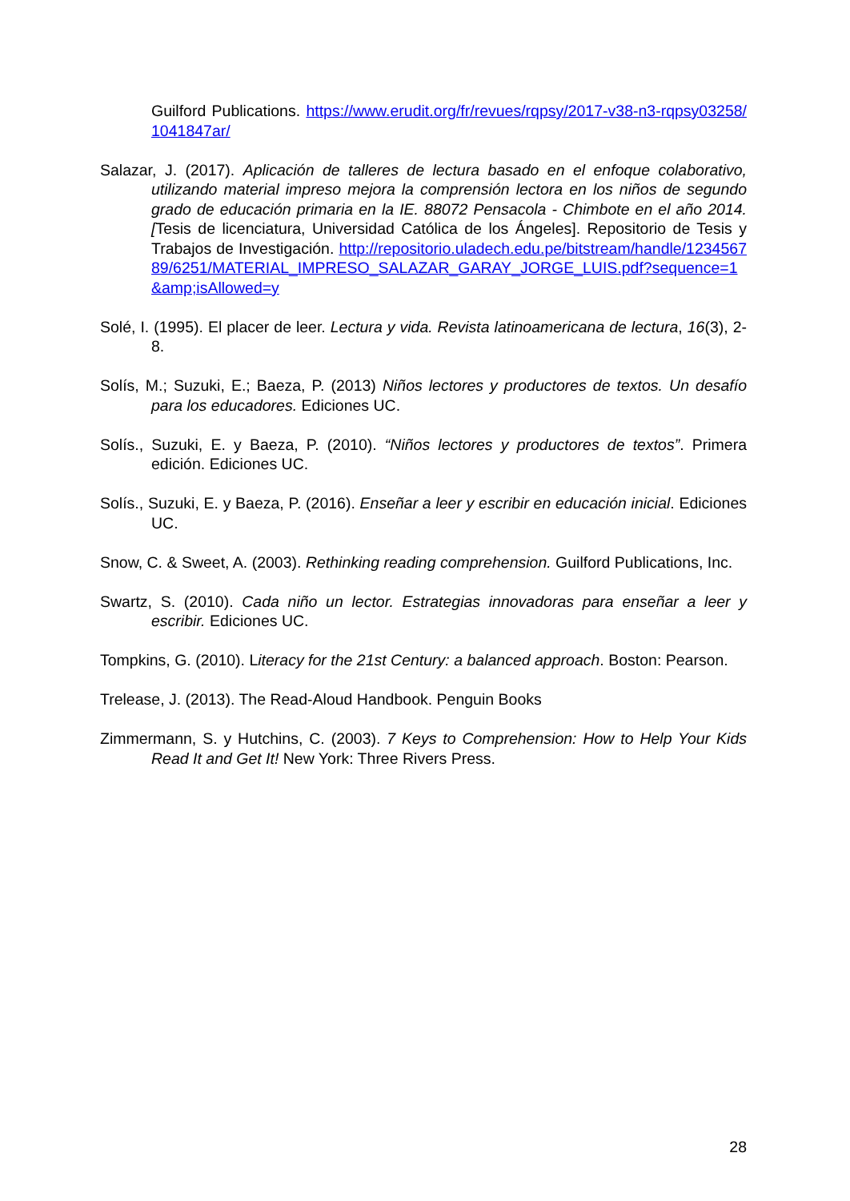Guilford Publications. https://www.erudit.org/fr/revues/rqpsy/2017-v38-n3-rqpsy03258/1041847ar/
Salazar, J. (2017). Aplicación de talleres de lectura basado en el enfoque colaborativo, utilizando material impreso mejora la comprensión lectora en los niños de segundo grado de educación primaria en la IE. 88072 Pensacola - Chimbote en el año 2014. [Tesis de licenciatura, Universidad Católica de los Ángeles]. Repositorio de Tesis y Trabajos de Investigación. http://repositorio.uladech.edu.pe/bitstream/handle/123456789/6251/MATERIAL_IMPRESO_SALAZAR_GARAY_JORGE_LUIS.pdf?sequence=1&amp;isAllowed=y
Solé, I. (1995). El placer de leer. Lectura y vida. Revista latinoamericana de lectura, 16(3), 2-8.
Solís, M.; Suzuki, E.; Baeza, P. (2013) Niños lectores y productores de textos. Un desafío para los educadores. Ediciones UC.
Solís., Suzuki, E. y Baeza, P. (2010). “Niños lectores y productores de textos”. Primera edición. Ediciones UC.
Solís., Suzuki, E. y Baeza, P. (2016). Enseñar a leer y escribir en educación inicial. Ediciones UC.
Snow, C. & Sweet, A. (2003). Rethinking reading comprehension. Guilford Publications, Inc.
Swartz, S. (2010). Cada niño un lector. Estrategias innovadoras para enseñar a leer y escribir. Ediciones UC.
Tompkins, G. (2010). Literacy for the 21st Century: a balanced approach. Boston: Pearson.
Trelease, J. (2013). The Read-Aloud Handbook. Penguin Books
Zimmermann, S. y Hutchins, C. (2003). 7 Keys to Comprehension: How to Help Your Kids Read It and Get It! New York: Three Rivers Press.
28